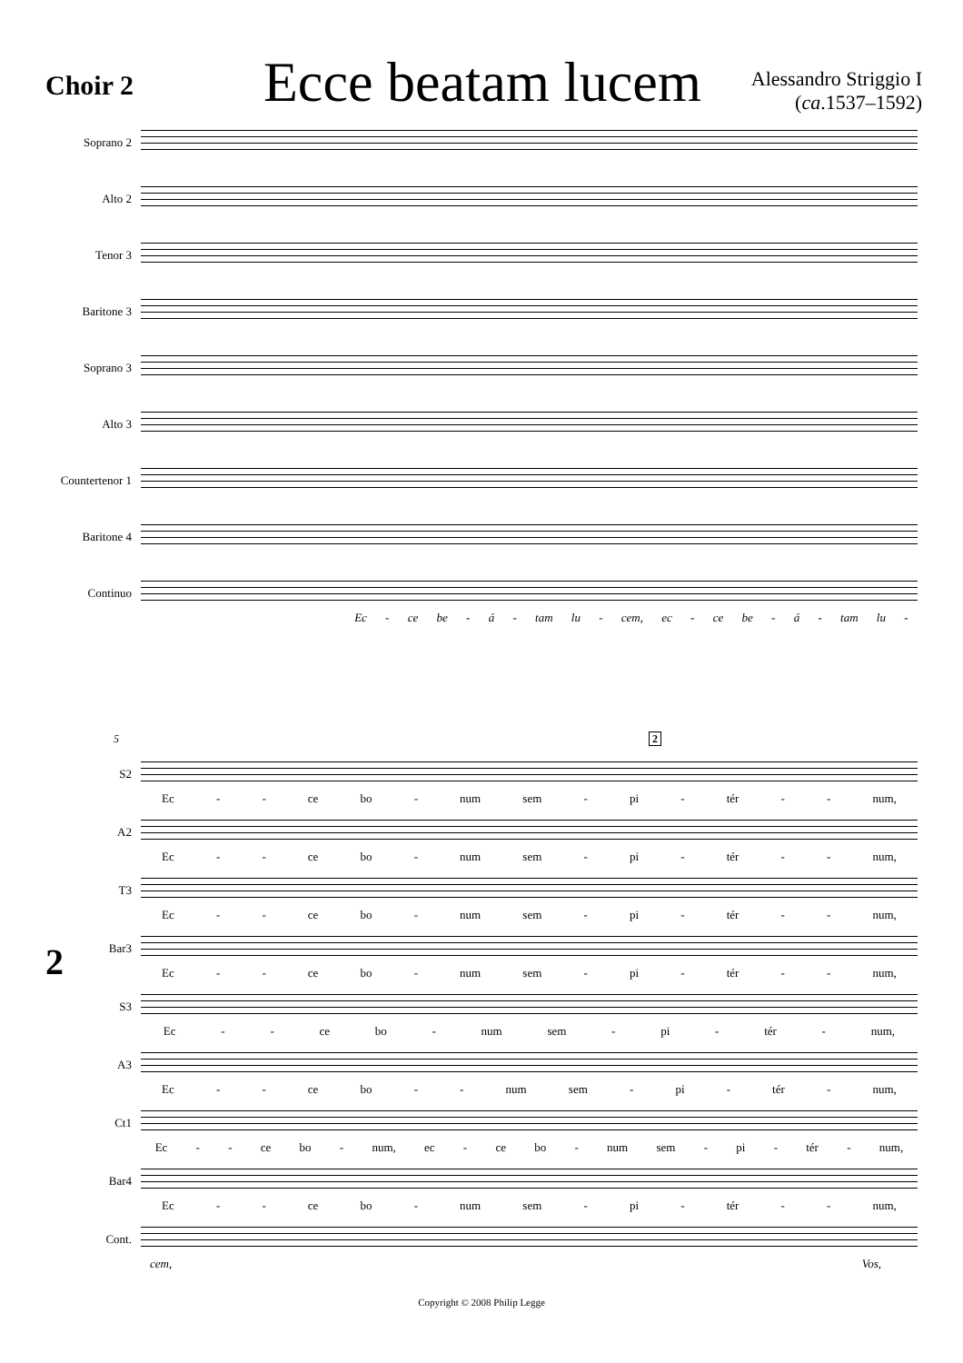Choir 2
Ecce beatam lucem
Alessandro Striggio I
(ca.1537–1592)
Soprano 2
Alto 2
Tenor 3
Baritone 3
Soprano 3
Alto 3
Countertenor 1
Baritone 4
Continuo
Ec - ce be - á - tam lu - cem, ec - ce be - á - tam lu -
2
5 2
S2
Ec - - ce bo - num sem - pi - tér - - num,
A2
Ec - - ce bo - num sem - pi - tér - - num,
T3
Ec - - ce bo - num sem - pi - tér - - num,
Bar3
Ec - - ce bo - num sem - pi - tér - - num,
S3
Ec - - ce bo - num sem - pi - tér - num,
A3
Ec - - ce bo - - num sem - pi - tér - num,
Ct1
Ec - - ce bo - num, ec - ce bo - num sem - pi - tér - num,
Bar4
Ec - - ce bo - num sem - pi - tér - - num,
Cont.
cem, Vos,
Copyright © 2008 Philip Legge